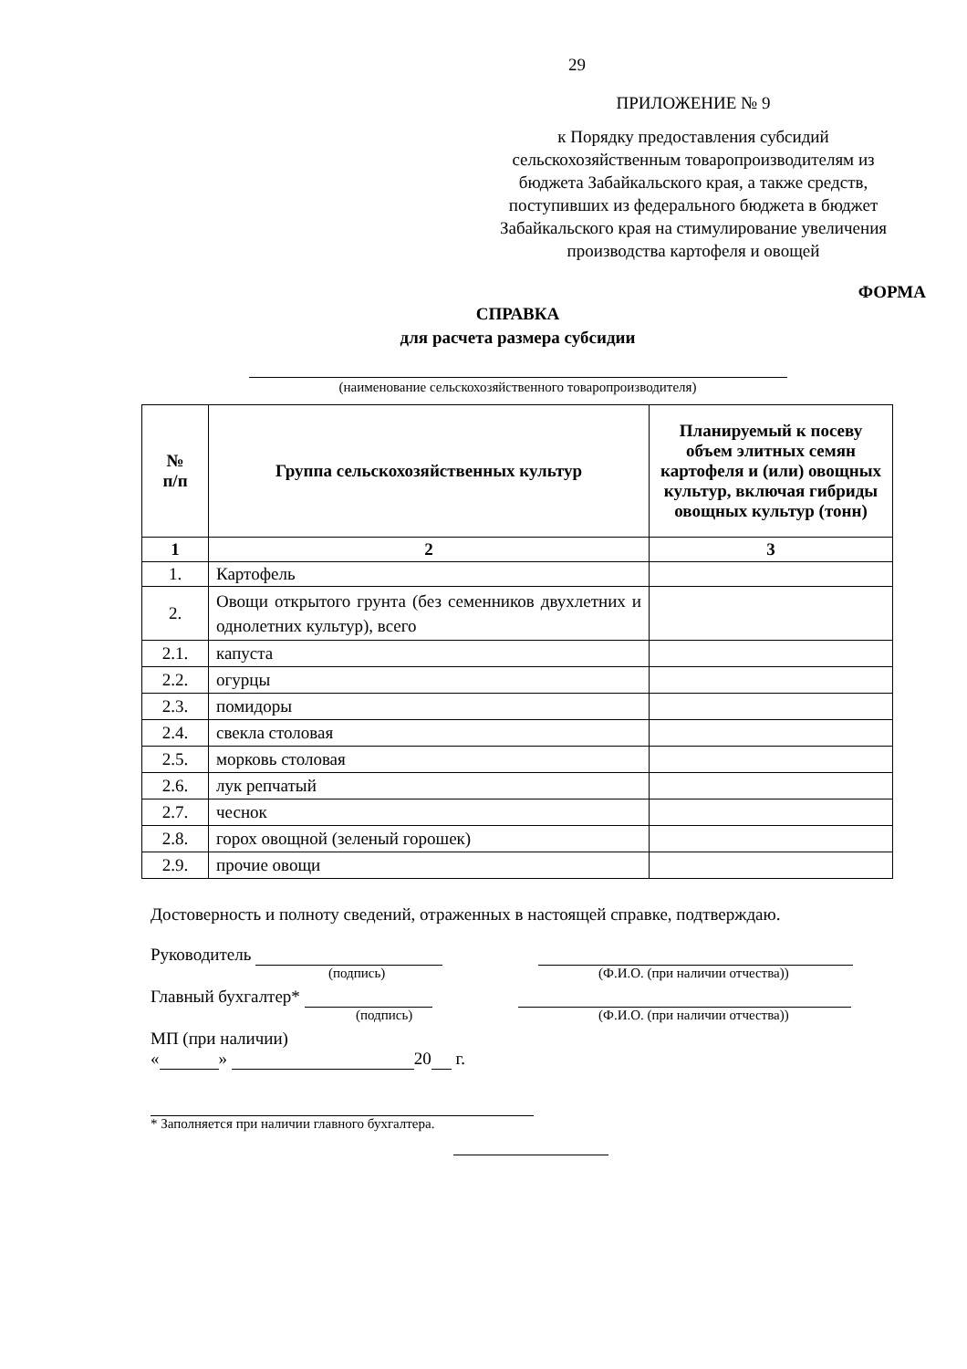29
ПРИЛОЖЕНИЕ № 9
к Порядку предоставления субсидий сельскохозяйственным товаропроизводителям из бюджета Забайкальского края, а также средств, поступивших из федерального бюджета в бюджет Забайкальского края на стимулирование увеличения производства картофеля и овощей
ФОРМА
СПРАВКА
для расчета размера субсидии
(наименование сельскохозяйственного товаропроизводителя)
| № п/п | Группа сельскохозяйственных культур | Планируемый к посеву объем элитных семян картофеля и (или) овощных культур, включая гибриды овощных культур (тонн) |
| --- | --- | --- |
| 1 | 2 | 3 |
| 1. | Картофель | |
| 2. | Овощи открытого грунта (без семенников двухлетних и однолетних культур), всего | |
| 2.1. | капуста | |
| 2.2. | огурцы | |
| 2.3. | помидоры | |
| 2.4. | свекла столовая | |
| 2.5. | морковь столовая | |
| 2.6. | лук репчатый | |
| 2.7. | чеснок | |
| 2.8. | горох овощной (зеленый горошек) | |
| 2.9. | прочие овощи | |
Достоверность и полноту сведений, отраженных в настоящей справке, подтверждаю.
Руководитель
(подпись) (Ф.И.О. (при наличии отчества))
Главный бухгалтер*
(подпись) (Ф.И.О. (при наличии отчества))
МП (при наличии)
« » 20 г.
* Заполняется при наличии главного бухгалтера.